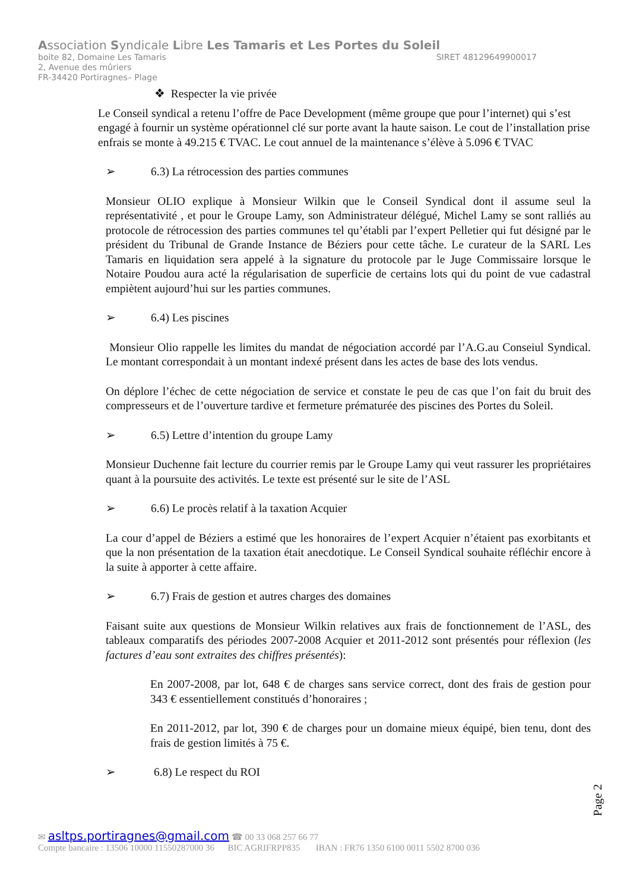Association Syndicale Libre Les Tamaris et Les Portes du Soleil
boite 82, Domaine Les Tamaris SIRET 48129649900017
2, Avenue des mûriers
FR-34420 Portiragnes– Plage
❖ Respecter la vie privée
Le Conseil syndical a retenu l’offre de Pace Development (même groupe que pour l’internet) qui s’est engagé à fournir un système opérationnel clé sur porte avant la haute saison. Le cout de l’installation prise enfrais se monte à 49.215 € TVAC. Le cout annuel de la maintenance s’élève à 5.096 € TVAC
➢ 6.3) La rétrocession des parties communes
Monsieur OLIO explique à Monsieur Wilkin que le Conseil Syndical dont il assume seul la représentativité , et pour le Groupe Lamy, son Administrateur délégué, Michel Lamy se sont ralliés au protocole de rétrocession des parties communes tel qu’établi par l’expert Pelletier qui fut désigné par le président du Tribunal de Grande Instance de Béziers pour cette tâche. Le curateur de la SARL Les Tamaris en liquidation sera appelé à la signature du protocole par le Juge Commissaire lorsque le Notaire Poudou aura acté la régularisation de superficie de certains lots qui du point de vue cadastral empiètent aujourd’hui sur les parties communes.
➢ 6.4) Les piscines
Monsieur Olio rappelle les limites du mandat de négociation accordé par l’A.G.au Conseiul Syndical. Le montant correspondait à un montant indexé présent dans les actes de base des lots vendus.
On déplore l’échec de cette négociation de service et constate le peu de cas que l’on fait du bruit des compresseurs et de l’ouverture tardive et fermeture prématurée des piscines des Portes du Soleil.
➢ 6.5) Lettre d’intention du groupe Lamy
Monsieur Duchenne fait lecture du courrier remis par le Groupe Lamy qui veut rassurer les propriétaires quant à la poursuite des activités. Le texte est présenté sur le site de l’ASL
➢ 6.6) Le procès relatif à la taxation Acquier
La cour d’appel de Béziers a estimé que les honoraires de l’expert Acquier n’étaient pas exorbitants et que la non présentation de la taxation était anecdotique. Le Conseil Syndical souhaite réfléchir encore à la suite à apporter à cette affaire.
➢ 6.7) Frais de gestion et autres charges des domaines
Faisant suite aux questions de Monsieur Wilkin relatives aux frais de fonctionnement de l’ASL, des tableaux comparatifs des périodes 2007-2008 Acquier et 2011-2012 sont présentés pour réflexion (les factures d’eau sont extraites des chiffres présentés):
En 2007-2008, par lot, 648 € de charges sans service correct, dont des frais de gestion pour 343 € essentiellement constitués d’honoraires ;
En 2011-2012, par lot, 390 € de charges pour un domaine mieux équipé, bien tenu, dont des frais de gestion limités à 75 €.
➢ 6.8) Le respect du ROI
Page 2
✉ asltps.portiragnes@gmail.com ☎ 00 33 068 257 66 77
Compte bancaire : 13506 10000 11550287000 36 BIC AGRIFRPP835 IBAN : FR76 1350 6100 0011 5502 8700 036